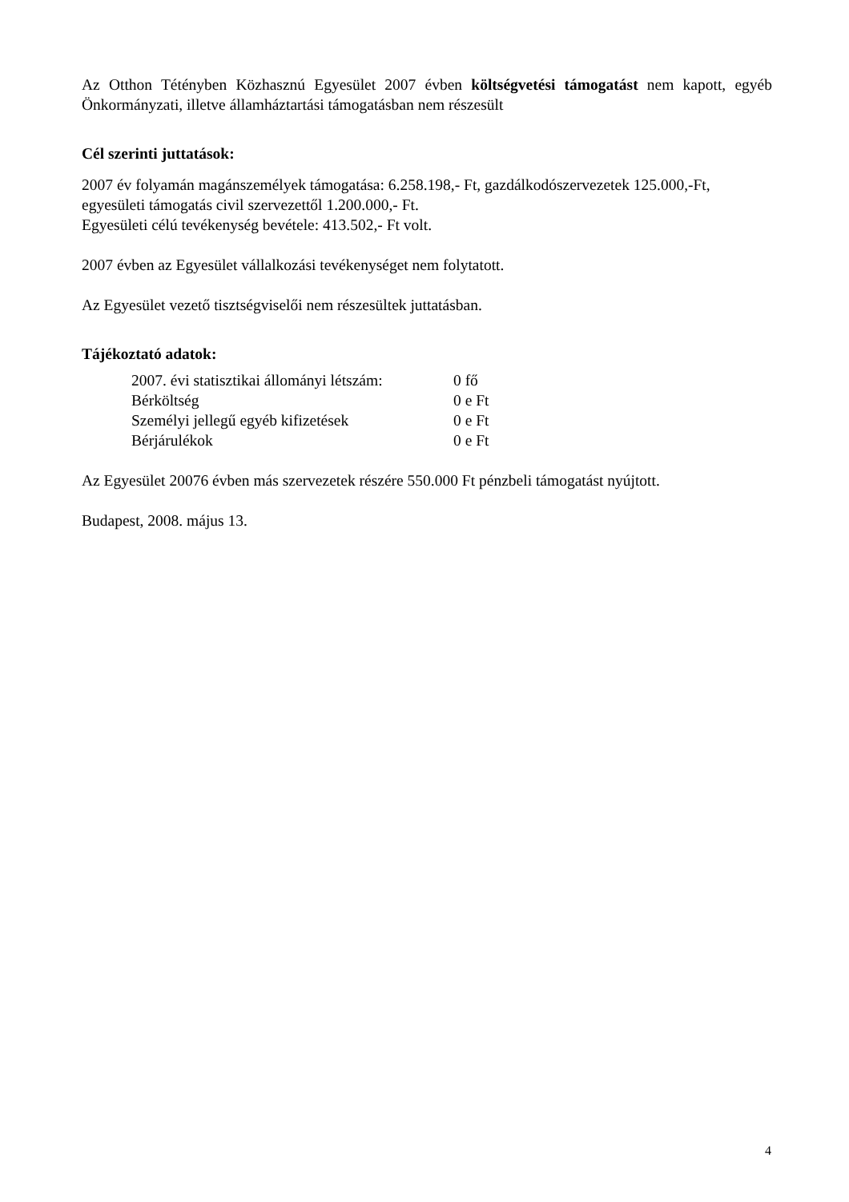Az Otthon Tétényben Közhasznú Egyesület 2007 évben költségvetési támogatást nem kapott, egyéb Önkormányzati, illetve államháztartási támogatásban nem részesült
Cél szerinti juttatások:
2007 év folyamán magánszemélyek támogatása: 6.258.198,- Ft, gazdálkodószervezetek 125.000,-Ft, egyesületi támogatás civil szervezettől 1.200.000,- Ft.
Egyesületi célú tevékenység bevétele: 413.502,- Ft volt.
2007 évben az Egyesület vállalkozási tevékenységet nem folytatott.
Az Egyesület vezető tisztségviselői nem részesültek juttatásban.
Tájékoztató adatok:
| 2007. évi statisztikai állományi létszám: | 0 fő |
| Bérköltség | 0 e Ft |
| Személyi jellegű egyéb kifizetések | 0 e Ft |
| Bérjárulékok | 0 e Ft |
Az Egyesület 20076 évben más szervezetek részére 550.000 Ft pénzbeli támogatást nyújtott.
Budapest, 2008. május 13.
4